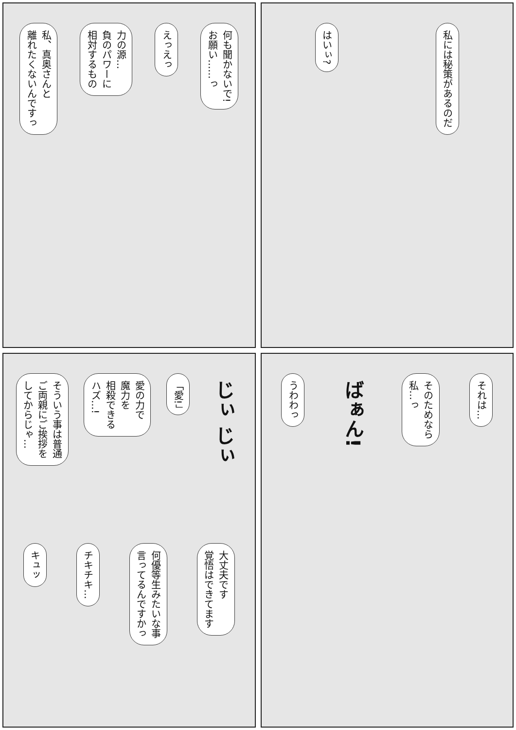私には秘策があるのだ
はいぃ?
何も聞かないで!
お願い……っ
えっえっ
力の源…
負のパワーに
相対するもの
私、真奥さんと
離れたくないんですっ
それは…
そのためなら
私…っ
ばぁん!
うわわっ
じぃ じぃ
「愛!」
愛の力で
魔力を
相殺できる
ハズ…!
そういう事は普通
ご両親にご挨拶を
してからじゃ…
大丈夫です
覚悟はできてます
何優等生みたいな事
言ってるんですかっ
チキチキ…
キュッ